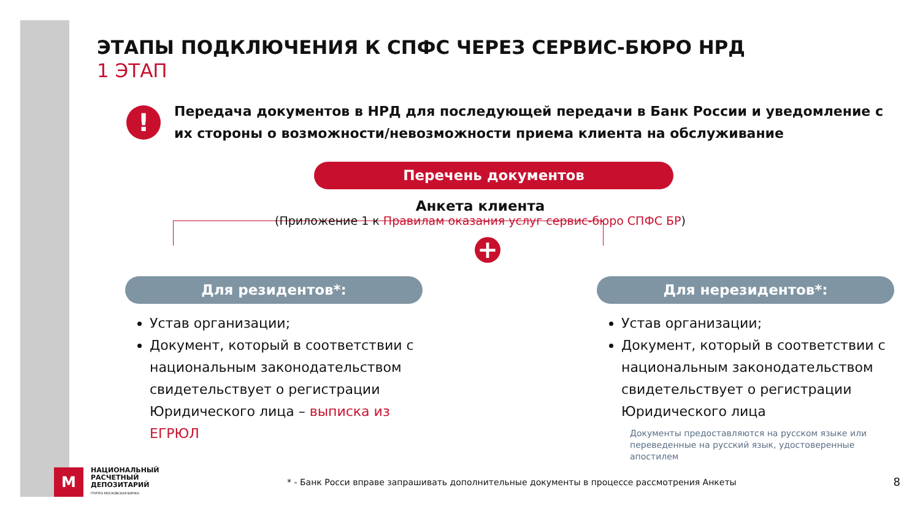ЭТАПЫ ПОДКЛЮЧЕНИЯ К СПФС ЧЕРЕЗ СЕРВИС-БЮРО НРД
1 ЭТАП
!
Передача документов в НРД для последующей передачи в Банк России и уведомление с их стороны о возможности/невозможности приема клиента на обслуживание
Перечень документов
Анкета клиента
(Приложение 1 к Правилам оказания услуг сервис-бюро СПФС БР)
+
Для резидентов*:
Устав организации;
Документ, который в соответствии с национальным законодательством свидетельствует о регистрации Юридического лица – выписка из ЕГРЮЛ
Для нерезидентов*:
Устав организации;
Документ, который в соответствии с национальным законодательством свидетельствует о регистрации Юридического лица
Документы предоставляются на русском языке или переведенные на русский язык, удостоверенные апостилем
M
НАЦИОНАЛЬНЫЙ
РАСЧЕТНЫЙ
ДЕПОЗИТАРИЙ
ГРУППА МОСКОВСКАЯ БИРЖА
* - Банк Росси вправе запрашивать дополнительные документы в процессе рассмотрения Анкеты
8